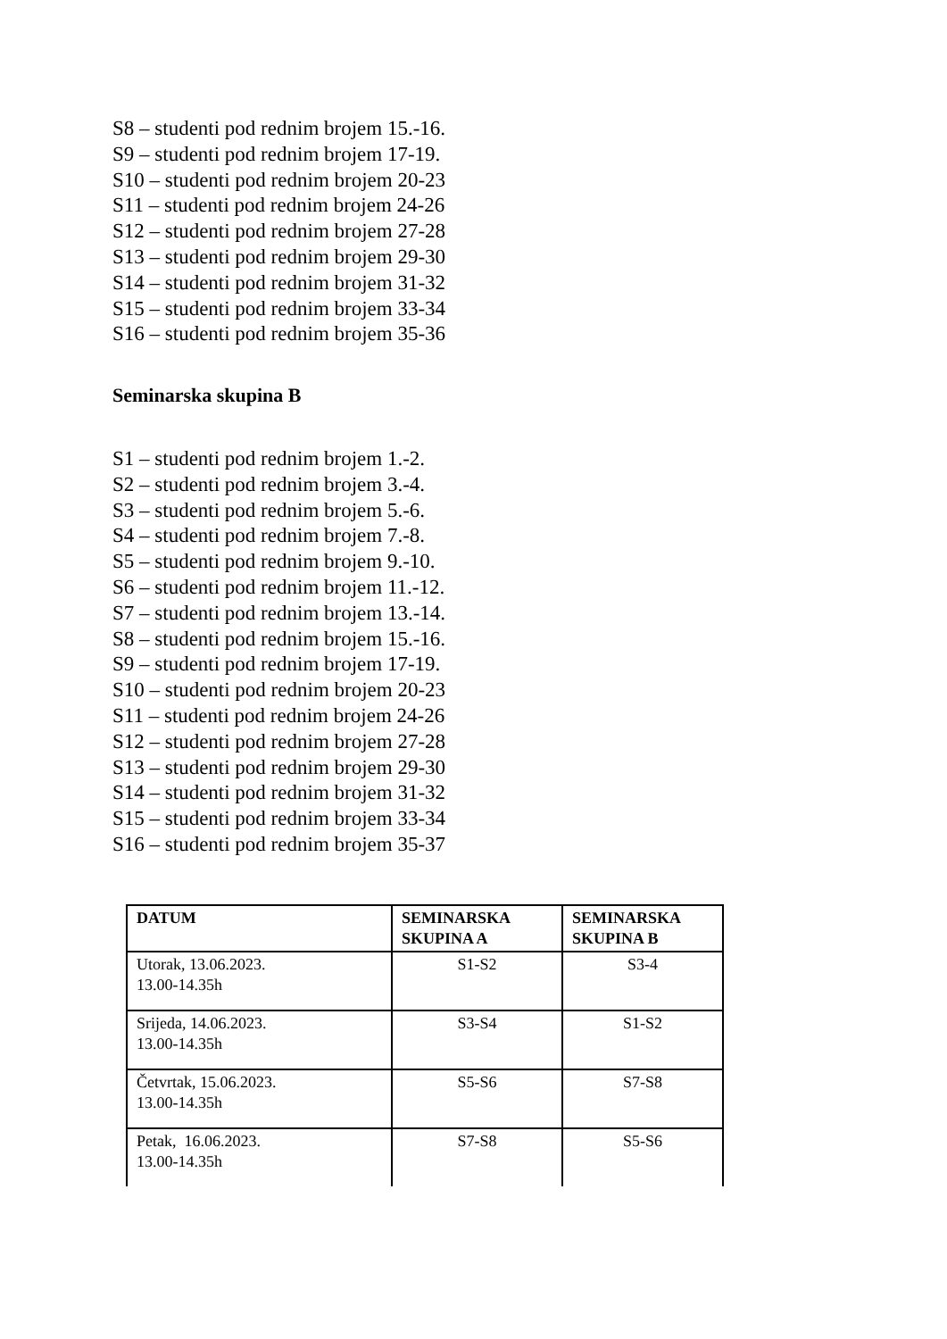S8 – studenti pod rednim brojem 15.-16.
S9 – studenti pod rednim brojem 17-19.
S10 – studenti pod rednim brojem 20-23
S11 – studenti pod rednim brojem 24-26
S12 – studenti pod rednim brojem 27-28
S13 – studenti pod rednim brojem 29-30
S14 – studenti pod rednim brojem 31-32
S15 – studenti pod rednim brojem 33-34
S16 – studenti pod rednim brojem 35-36
Seminarska skupina B
S1 – studenti pod rednim brojem 1.-2.
S2 – studenti pod rednim brojem 3.-4.
S3 – studenti pod rednim brojem 5.-6.
S4 – studenti pod rednim brojem 7.-8.
S5 – studenti pod rednim brojem 9.-10.
S6 – studenti pod rednim brojem 11.-12.
S7 – studenti pod rednim brojem 13.-14.
S8 – studenti pod rednim brojem 15.-16.
S9 – studenti pod rednim brojem 17-19.
S10 – studenti pod rednim brojem 20-23
S11 – studenti pod rednim brojem 24-26
S12 – studenti pod rednim brojem 27-28
S13 – studenti pod rednim brojem 29-30
S14 – studenti pod rednim brojem 31-32
S15 – studenti pod rednim brojem 33-34
S16 – studenti pod rednim brojem 35-37
| DATUM | SEMINARSKA SKUPINA A | SEMINARSKA SKUPINA B |
| --- | --- | --- |
| Utorak, 13.06.2023. 13.00-14.35h | S1-S2 | S3-4 |
| Srijeda, 14.06.2023. 13.00-14.35h | S3-S4 | S1-S2 |
| Četvrtak, 15.06.2023. 13.00-14.35h | S5-S6 | S7-S8 |
| Petak, 16.06.2023. 13.00-14.35h | S7-S8 | S5-S6 |